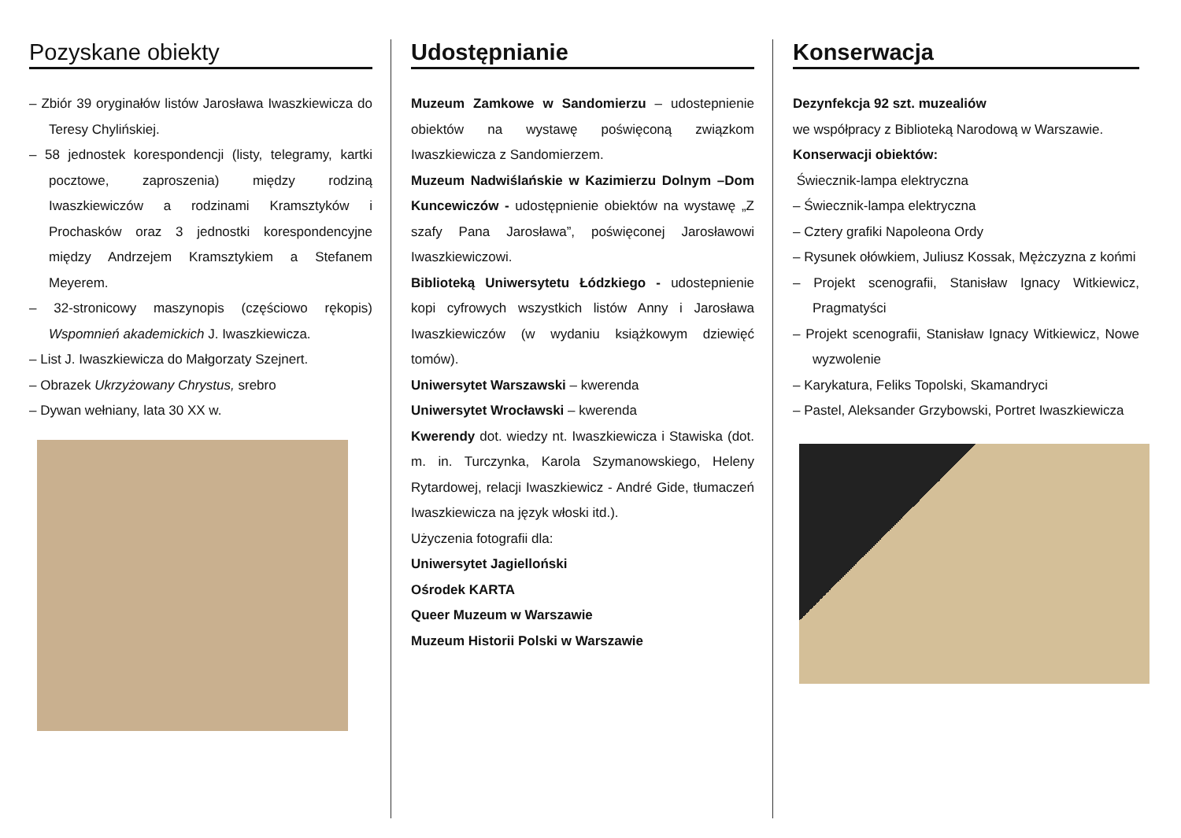Pozyskane obiekty
– Zbiór 39 oryginałów listów Jarosława Iwaszkiewicza do Teresy Chylińskiej.
– 58 jednostek korespondencji (listy, telegramy, kartki pocztowe, zaproszenia) między rodziną Iwaszkiewiczów a rodzinami Kramsztyków i Prochasków oraz 3 jednostki korespondencyjne między Andrzejem Kramsztykiem a Stefanem Meyerem.
– 32-stronicowy maszynopis (częściowo rękopis) Wspomnień akademickich J. Iwaszkiewicza.
– List J. Iwaszkiewicza do Małgorzaty Szejnert.
– Obrazek Ukrzyżowany Chrystus, srebro
– Dywan wełniany, lata 30 XX w.
Udostępnianie
Muzeum Zamkowe w Sandomierzu – udostepnienie obiektów na wystawę poświęconą związkom Iwaszkiewicza z Sandomierzem.
Muzeum Nadwiślańskie w Kazimierzu Dolnym –Dom Kuncewiczów - udostępnienie obiektów na wystawę „Z szafy Pana Jarosława”, poświęconej Jarosławowi Iwaszkiewiczowi.
Biblioteką Uniwersytetu Łódzkiego - udostepnienie kopi cyfrowych wszystkich listów Anny i Jarosława Iwaszkiewiczów (w wydaniu książkowym dziewięć tomów).
Uniwersytet Warszawski – kwerenda
Uniwersytet Wrocławski – kwerenda
Kwerendy dot. wiedzy nt. Iwaszkiewicza i Stawiska (dot. m. in. Turczynka, Karola Szymanowskiego, Heleny Rytardowej, relacji Iwaszkiewicz - André Gide, tłumaczeń Iwaszkiewicza na język włoski itd.).
Użyczenia fotografii dla:
Uniwersytet Jagielloński
Ośrodek KARTA
Queer Muzeum w Warszawie
Muzeum Historii Polski w Warszawie
Konserwacja
Dezynfekcja 92 szt. muzealiów
we współpracy z Biblioteką Narodową w Warszawie.
Konserwacji obiektów:
Świecznik-lampa elektryczna
– Świecznik-lampa elektryczna
– Cztery grafiki Napoleona Ordy
– Rysunek ołówkiem, Juliusz Kossak, Mężczyzna z końmi
– Projekt scenografii, Stanisław Ignacy Witkiewicz, Pragmatyści
– Projekt scenografii, Stanisław Ignacy Witkiewicz, Nowe wyzwolenie
– Karykatura, Feliks Topolski, Skamandryci
– Pastel, Aleksander Grzybowski, Portret Iwaszkiewicza